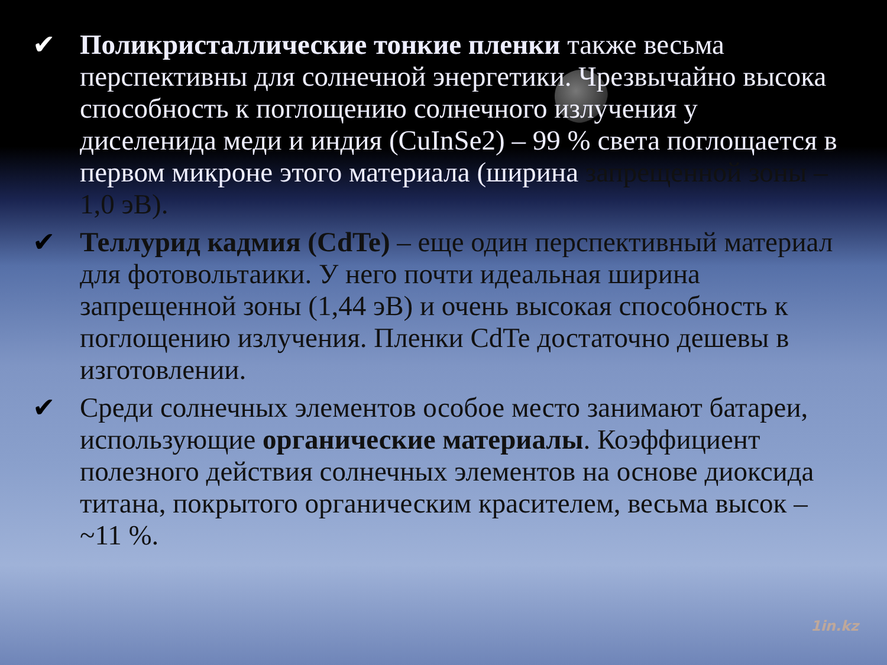✔ Поликристаллические тонкие пленки также весьма перспективны для солнечной энергетики. Чрезвычайно высока способность к поглощению солнечного излучения у диселенида меди и индия (CuInSe2) – 99 % света поглощается в первом микроне этого материала (ширина запрещенной зоны – 1,0 эВ).
✔ Теллурид кадмия (CdTe) – еще один перспективный материал для фотовольтаики. У него почти идеальная ширина запрещенной зоны (1,44 эВ) и очень высокая способность к поглощению излучения. Пленки CdTe достаточно дешевы в изготовлении.
✔ Среди солнечных элементов особое место занимают батареи, использующие органические материалы. Коэффициент полезного действия солнечных элементов на основе диоксида титана, покрытого органическим красителем, весьма высок – ~11 %.
1in.kz